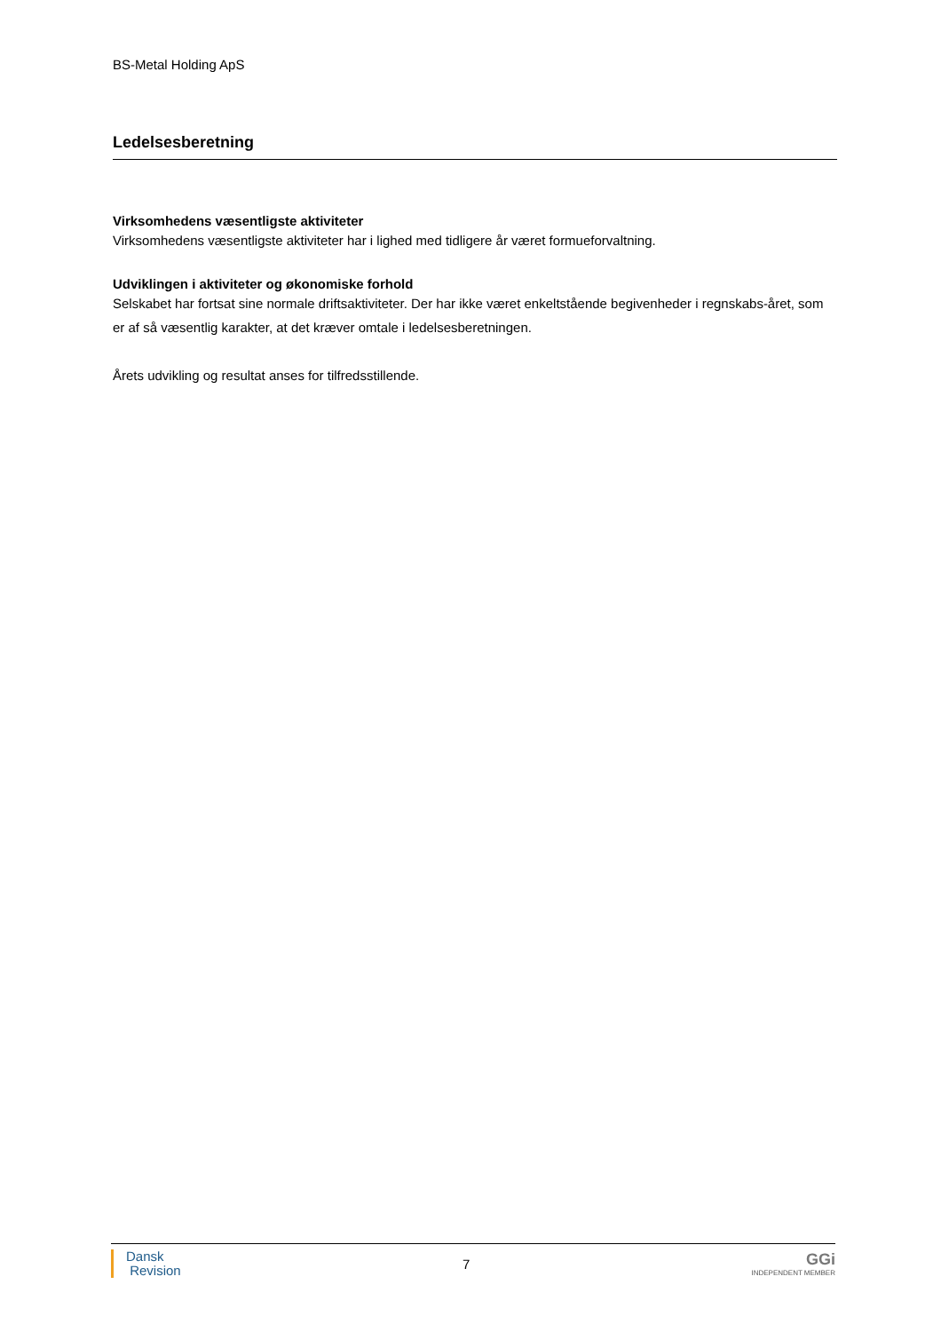BS-Metal Holding ApS
Ledelsesberetning
Virksomhedens væsentligste aktiviteter
Virksomhedens væsentligste aktiviteter har i lighed med tidligere år været formueforvaltning.
Udviklingen i aktiviteter og økonomiske forhold
Selskabet har fortsat sine normale driftsaktiviteter. Der har ikke været enkeltstående begivenheder i regnskabs-året, som er af så væsentlig karakter, at det kræver omtale i ledelsesberetningen.
Årets udvikling og resultat anses for tilfredsstillende.
Dansk
Revision
7
GGi
INDEPENDENT MEMBER